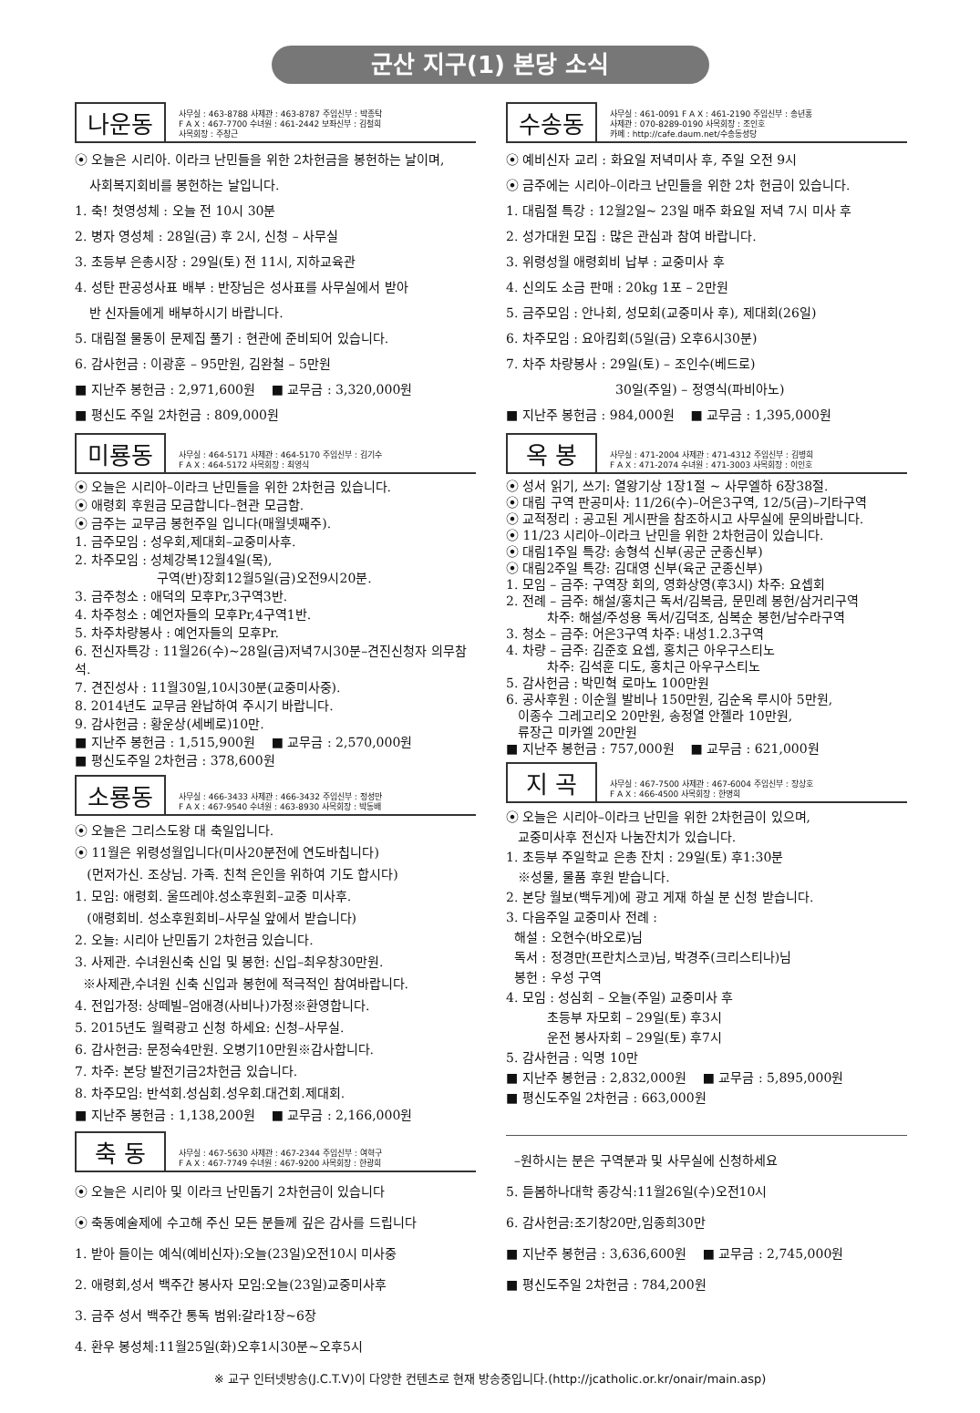군산 지구(1) 본당 소식
나운동
사무실 : 463-8788 사제관 : 463-8787 주임신부 : 박종탁
F A X : 467-7700 수녀원 : 461-2442 보좌신부 : 김철희
사목회장 : 주창근
⦿ 오늘은 시리아. 이라크 난민들을 위한 2차헌금을 봉헌하는 날이며,
사회복지회비를 봉헌하는 날입니다.
1. 축! 첫영성체 : 오늘 전 10시 30분
2. 병자 영성체 : 28일(금) 후 2시, 신청 – 사무실
3. 초등부 은총시장 : 29일(토) 전 11시, 지하교육관
4. 성탄 판공성사표 배부 : 반장님은 성사표를 사무실에서 받아
반 신자들에게 배부하시기 바랍니다.
5. 대림절 물동이 문제집 풀기 : 현관에 준비되어 있습니다.
6. 감사헌금 : 이광훈 – 95만원, 김완철 – 5만원
■ 지난주 봉헌금 : 2,971,600원 ■ 교무금 : 3,320,000원
■ 평신도 주일 2차헌금 : 809,000원
미룡동
사무실 : 464-5171 사제관 : 464-5170 주임신부 : 김기수
F A X : 464-5172 사목회장 : 최영식
⦿ 오늘은 시리아–이라크 난민들을 위한 2차헌금 있습니다.
⦿ 애령회 후원금 모금합니다–현관 모금함.
⦿ 금주는 교무금 봉헌주일 입니다(매월넷째주).
1. 금주모임 : 성우회,제대회–교중미사후.
2. 차주모임 : 성체강복12월4일(목),
구역(반)장회12월5일(금)오전9시20분.
3. 금주청소 : 애덕의 모후Pr,3구역3반.
4. 차주청소 : 예언자들의 모후Pr,4구역1반.
5. 차주차량봉사 : 예언자들의 모후Pr.
6. 전신자특강 : 11월26(수)~28일(금)저녁7시30분–견진신청자 의무참석.
7. 견진성사 : 11월30일,10시30분(교중미사중).
8. 2014년도 교무금 완납하여 주시기 바랍니다.
9. 감사헌금 : 황운상(세베로)10만.
■ 지난주 봉헌금 : 1,515,900원 ■ 교무금 : 2,570,000원
■ 평신도주일 2차헌금 : 378,600원
소룡동
사무실 : 466-3433 사제관 : 466-3432 주임신부 : 정성만
F A X : 467-9540 수녀원 : 463-8930 사목회장 : 박동배
⦿ 오늘은 그리스도왕 대 축일입니다.
⦿ 11월은 위령성월입니다(미사20분전에 연도바칩니다)
(먼저가신. 조상님. 가족. 친척 은인을 위하여 기도 합시다)
1. 모임: 애령회. 울뜨레야.성소후원회–교중 미사후.
(애령회비. 성소후원회비–사무실 앞에서 받습니다)
2. 오늘: 시리아 난민돕기 2차헌금 있습니다.
3. 사제관. 수녀원신축 신입 및 봉헌: 신입–최우창30만원.
※사제관,수녀원 신축 신입과 봉헌에 적극적인 참여바랍니다.
4. 전입가정: 상떼빌–엄애경(사비나)가정※환영합니다.
5. 2015년도 월력광고 신청 하세요: 신청–사무실.
6. 감사헌금: 문정숙4만원. 오병기10만원※감사합니다.
7. 차주: 본당 발전기금2차헌금 있습니다.
8. 차주모임: 반석회.성심회.성우회.대건회.제대회.
■ 지난주 봉헌금 : 1,138,200원 ■ 교무금 : 2,166,000원
축 동
사무실 : 467-5630 사제관 : 467-2344 주임신부 : 여혁구
F A X : 467-7749 수녀원 : 467-9200 사목회장 : 한광희
⦿ 오늘은 시리아 및 이라크 난민돕기 2차헌금이 있습니다
⦿ 축동예술제에 수고해 주신 모든 분들께 깊은 감사를 드립니다
1. 받아 들이는 예식(예비신자):오늘(23일)오전10시 미사중
2. 애령회,성서 백주간 봉사자 모임:오늘(23일)교중미사후
3. 금주 성서 백주간 통독 범위:갈라1장~6장
4. 환우 봉성체:11월25일(화)오후1시30분~오후5시
수송동
사무실 : 461-0091 F A X : 461-2190 주임신부 : 송년홍
사제관 : 070-8289-0190 사목회장 : 조인호
카페 : http://cafe.daum.net/수송동성당
⦿ 예비신자 교리 : 화요일 저녁미사 후, 주일 오전 9시
⦿ 금주에는 시리아–이라크 난민들을 위한 2차 헌금이 있습니다.
1. 대림절 특강 : 12월2일~ 23일 매주 화요일 저녁 7시 미사 후
2. 성가대원 모집 : 많은 관심과 참여 바랍니다.
3. 위령성월 애령회비 납부 : 교중미사 후
4. 신의도 소금 판매 : 20kg 1포 – 2만원
5. 금주모임 : 안나회, 성모회(교중미사 후), 제대회(26일)
6. 차주모임 : 요아킴회(5일(금) 오후6시30분)
7. 차주 차량봉사 : 29일(토) – 조인수(베드로)
30일(주일) – 정영식(파비아노)
■ 지난주 봉헌금 : 984,000원 ■ 교무금 : 1,395,000원
옥 봉
사무실 : 471-2004 사제관 : 471-4312 주임신부 : 김병희
F A X : 471-2074 수녀원 : 471-3003 사목회장 : 이인호
⦿ 성서 읽기, 쓰기: 열왕기상 1장1절 ~ 사무엘하 6장38절.
⦿ 대림 구역 판공미사: 11/26(수)–어은3구역, 12/5(금)–기타구역
⦿ 교적정리 : 공고된 게시판을 참조하시고 사무실에 문의바랍니다.
⦿ 11/23 시리아–이라크 난민을 위한 2차헌금이 있습니다.
⦿ 대림1주일 특강: 송형석 신부(공군 군종신부)
⦿ 대림2주일 특강: 김대영 신부(육군 군종신부)
1. 모임 – 금주: 구역장 회의, 영화상영(후3시) 차주: 요셉회
2. 전례 – 금주: 해설/홍치근 독서/김복금, 문민례 봉헌/삼거리구역
차주: 해설/주성용 독서/김덕조, 심복순 봉헌/남수라구역
3. 청소 – 금주: 어은3구역 차주: 내성1.2.3구역
4. 차량 – 금주: 김준호 요셉, 홍치근 아우구스티노
차주: 김석훈 디도, 홍치근 아우구스티노
5. 감사헌금 : 박민혁 로마노 100만원
6. 공사후원 : 이순월 발비나 150만원, 김순옥 루시아 5만원,
이종수 그레고리오 20만원, 송정열 안젤라 10만원,
류장근 미카엘 20만원
■ 지난주 봉헌금 : 757,000원 ■ 교무금 : 621,000원
지 곡
사무실 : 467-7500 사제관 : 467-6004 주임신부 : 장상호
F A X : 466-4500 사목회장 : 한명희
⦿ 오늘은 시리아–이라크 난민을 위한 2차헌금이 있으며,
교중미사후 전신자 나눔잔치가 있습니다.
1. 초등부 주일학교 은총 잔치 : 29일(토) 후1:30분
※성물, 물품 후원 받습니다.
2. 본당 월보(백두게)에 광고 게재 하실 분 신청 받습니다.
3. 다음주일 교중미사 전례 :
해설 : 오현수(바오로)님
독서 : 정경만(프란치스코)님, 박경주(크리스티나)님
봉헌 : 우성 구역
4. 모임 : 성심회 – 오늘(주일) 교중미사 후
초등부 자모회 – 29일(토) 후3시
운전 봉사자회 – 29일(토) 후7시
5. 감사헌금 : 익명 10만
■ 지난주 봉헌금 : 2,832,000원 ■ 교무금 : 5,895,000원
■ 평신도주일 2차헌금 : 663,000원
–원하시는 분은 구역분과 및 사무실에 신청하세요
5. 듣봄하나대학 종강식:11월26일(수)오전10시
6. 감사헌금:조기창20만,임종희30만
■ 지난주 봉헌금 : 3,636,600원 ■ 교무금 : 2,745,000원
■ 평신도주일 2차헌금 : 784,200원
※ 교구 인터넷방송(J.C.T.V)이 다양한 컨텐츠로 현재 방송중입니다.(http://jcatholic.or.kr/onair/main.asp)